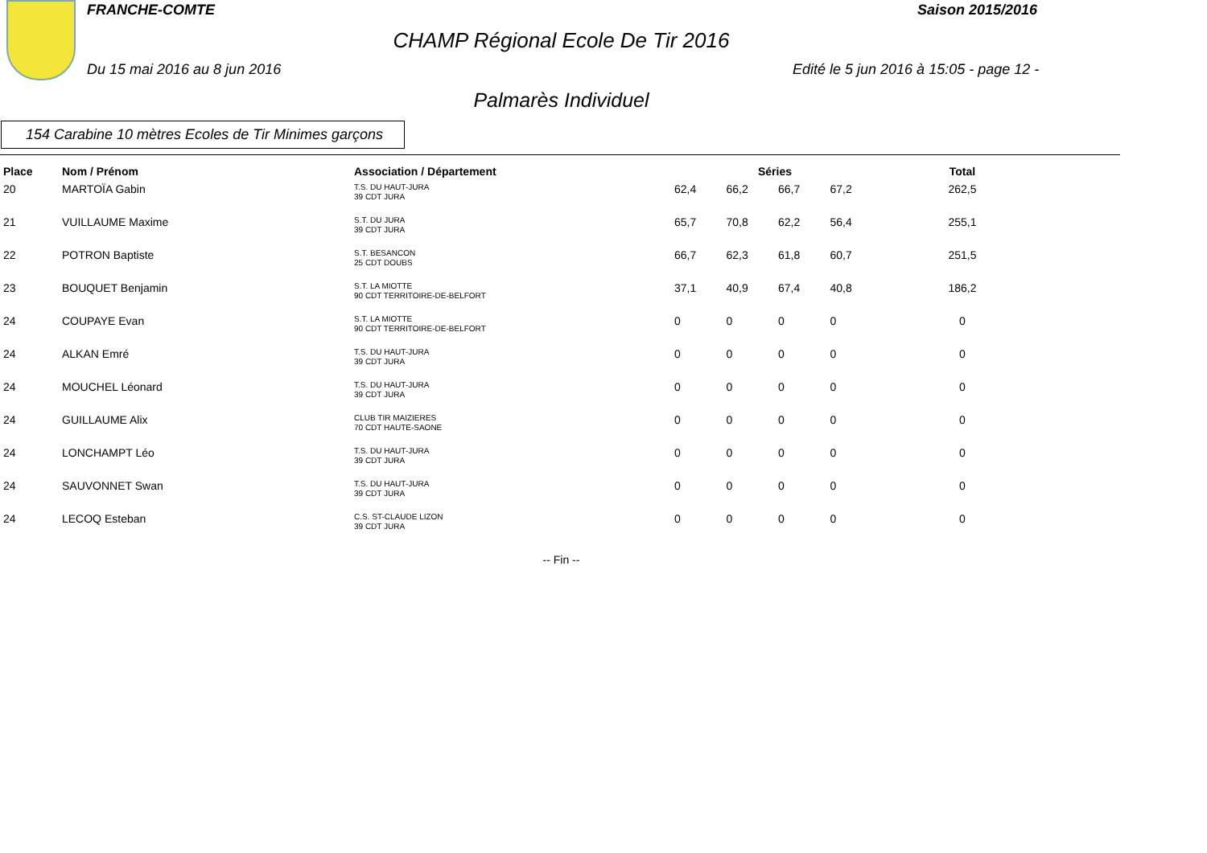FRANCHE-COMTE Saison 2015/2016
CHAMP Régional Ecole De Tir 2016
Du 15 mai 2016 au 8 jun 2016
Edité le 5 jun 2016 à 15:05 - page 12 -
Palmarès Individuel
154 Carabine 10 mètres Ecoles de Tir Minimes garçons
| Place | Nom / Prénom | Association / Département | Séries | | | | Total |
| --- | --- | --- | --- | --- | --- | --- | --- |
| 20 | MARTOÏA Gabin | T.S. DU HAUT-JURA 39 CDT JURA | 62,4 | 66,2 | 66,7 | 67,2 | 262,5 |
| 21 | VUILLAUME Maxime | S.T. DU JURA 39 CDT JURA | 65,7 | 70,8 | 62,2 | 56,4 | 255,1 |
| 22 | POTRON Baptiste | S.T. BESANCON 25 CDT DOUBS | 66,7 | 62,3 | 61,8 | 60,7 | 251,5 |
| 23 | BOUQUET Benjamin | S.T. LA MIOTTE 90 CDT TERRITOIRE-DE-BELFORT | 37,1 | 40,9 | 67,4 | 40,8 | 186,2 |
| 24 | COUPAYE Evan | S.T. LA MIOTTE 90 CDT TERRITOIRE-DE-BELFORT | 0 | 0 | 0 | 0 | 0 |
| 24 | ALKAN Emré | T.S. DU HAUT-JURA 39 CDT JURA | 0 | 0 | 0 | 0 | 0 |
| 24 | MOUCHEL Léonard | T.S. DU HAUT-JURA 39 CDT JURA | 0 | 0 | 0 | 0 | 0 |
| 24 | GUILLAUME Alix | CLUB TIR MAIZIERES 70 CDT HAUTE-SAONE | 0 | 0 | 0 | 0 | 0 |
| 24 | LONCHAMPT Léo | T.S. DU HAUT-JURA 39 CDT JURA | 0 | 0 | 0 | 0 | 0 |
| 24 | SAUVONNET Swan | T.S. DU HAUT-JURA 39 CDT JURA | 0 | 0 | 0 | 0 | 0 |
| 24 | LECOQ Esteban | C.S. ST-CLAUDE LIZON 39 CDT JURA | 0 | 0 | 0 | 0 | 0 |
-- Fin --